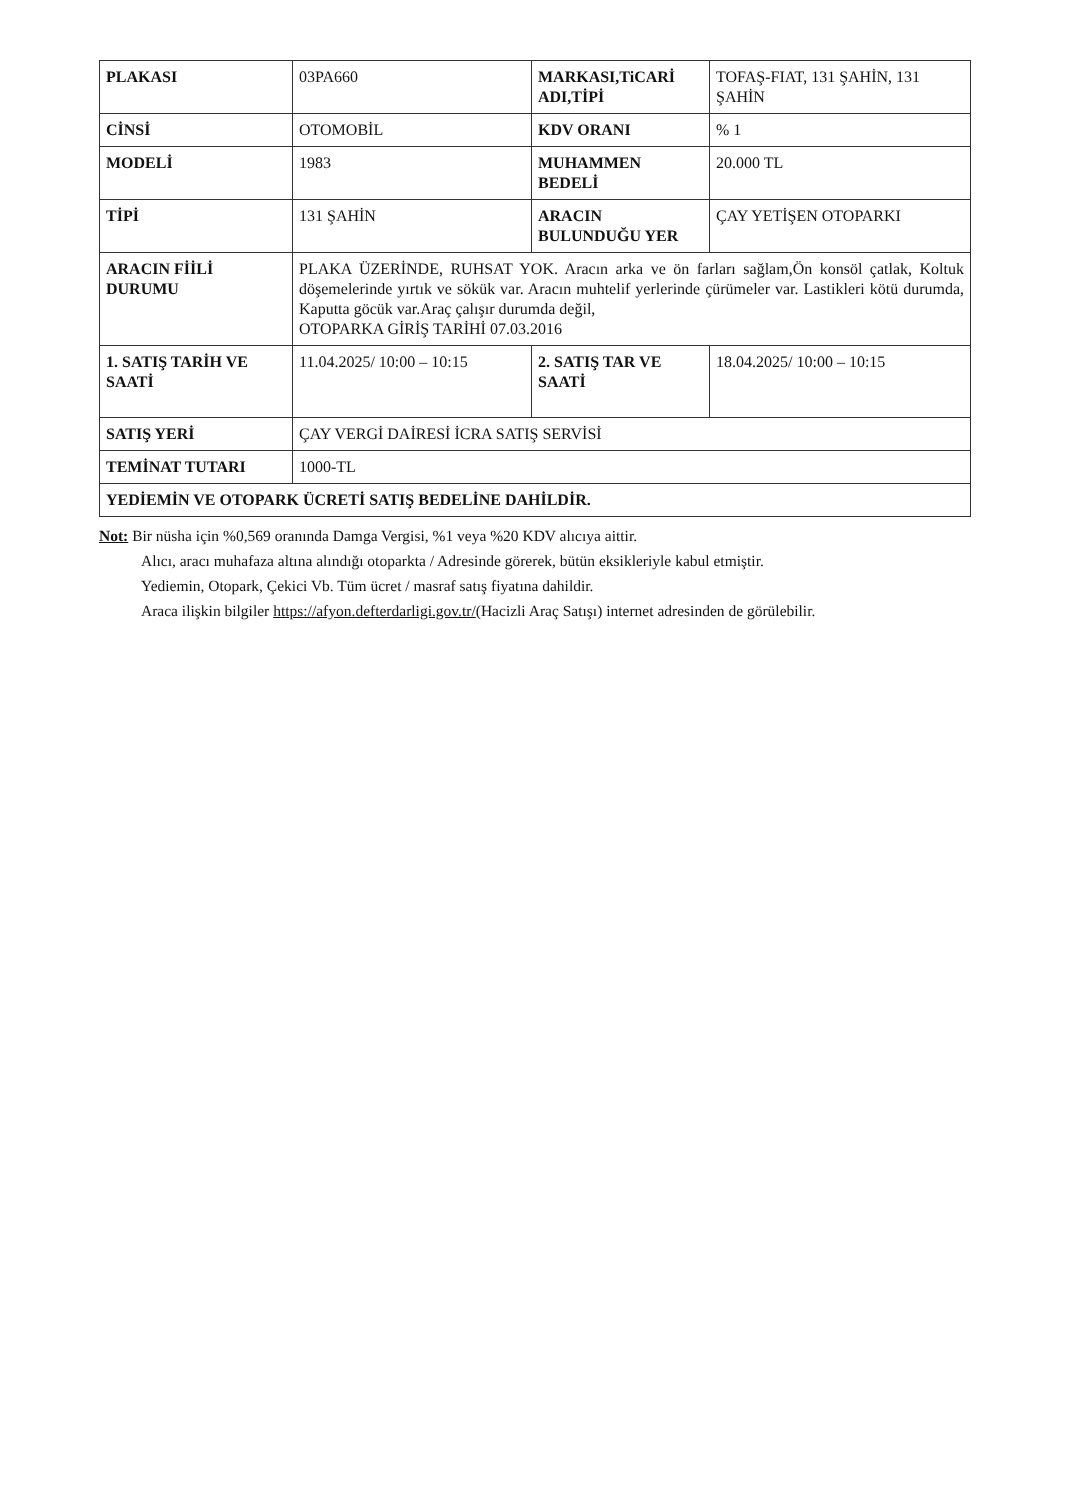| PLAKASI | 03PA660 | MARKASI,TiCARİ ADI,TİPİ | TOFAŞ-FIAT, 131 ŞAHİN, 131 ŞAHİN |
| CİNSİ | OTOMOBİL | KDV ORANI | % 1 |
| MODELİ | 1983 | MUHAMMEN BEDELİ | 20.000 TL |
| TİPİ | 131 ŞAHİN | ARACIN BULUNDUĞU YER | ÇAY YETİŞEN OTOPARKI |
| ARACIN FİİLİ DURUMU | PLAKA ÜZERİNDE, RUHSAT YOK. Aracın arka ve ön farları sağlam,Ön konsöl çatlak, Koltuk döşemelerinde yırtık ve sökük var. Aracın muhtelif yerlerinde çürümeler var. Lastikleri kötü durumda, Kaputta göcük var.Araç çalışır durumda değil, OTOPARKA GİRİŞ TARİHİ 07.03.2016 | | |
| 1. SATIŞ TARİH VE SAATİ | 11.04.2025/ 10:00 – 10:15 | 2. SATIŞ TAR VE SAATİ | 18.04.2025/ 10:00 – 10:15 |
| SATIŞ YERİ | ÇAY VERGİ DAİRESİ İCRA SATIŞ SERVİSİ | | |
| TEMİNAT TUTARI | 1000-TL | | |
| YEDİEMİN VE OTOPARK ÜCRETİ SATIŞ BEDELİNE DAHİLDİR. | | | |
Not: Bir nüsha için %0,569 oranında Damga Vergisi, %1 veya %20 KDV alıcıya aittir.
Alıcı, aracı muhafaza altına alındığı otoparkta / Adresinde görerek, bütün eksikleriyle kabul etmiştir.
Yediemin, Otopark, Çekici Vb. Tüm ücret / masraf satış fiyatına dahildir.
Araca ilişkin bilgiler https://afyon.defterdarligi.gov.tr/(Hacizli Araç Satışı) internet adresinden de görülebilir.